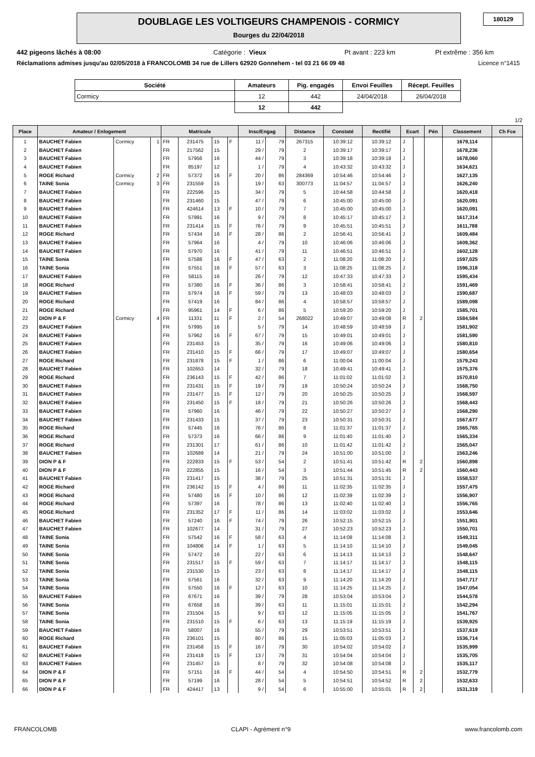DOUBLAGE LES VOLTIGEURS CHAMPENOIS - CORMICY
Bourges du 22/04/2018
180129
442 pigeons lâchés à 08:00 Catégorie : Vieux Pt avant : 223 km Pt extrême : 356 km
Réclamations admises jusqu'au 02/05/2018 à FRANCOLOMB 34 rue de Lillers 62920 Gonnehem - tel 03 21 66 09 48 Licence n°1415
| Société | Amateurs | Pig. engagés | Envoi Feuilles | Récept. Feuilles |
| --- | --- | --- | --- | --- |
| Cormicy | 12 | 442 | 24/04/2018 | 26/04/2018 |
| | 12 | 442 | | |
1/2
| Place | Amateur / Enlogement | | | Matricule | | | | Insc/Engag | | Distance | Constaté | Rectifié | Ecart | | Pén | Classement | Ch Fce |
| --- | --- | --- | --- | --- | --- | --- | --- | --- | --- | --- | --- | --- | --- | --- | --- | --- | --- |
| 1 | BAUCHET Fabien | Cormicy | 1 | FR | 231475 | 15 | F | 11 / | 79 | 267315 | 10:39:12 | 10:39:12 | J | | | 1679,114 | |
| 2 | BAUCHET Fabien | | | FR | 217562 | 15 | | 29 / | 79 | 2 | 10:39:17 | 10:39:17 | J | | | 1678,236 | |
| 3 | BAUCHET Fabien | | | FR | 57956 | 16 | | 44 / | 79 | 3 | 10:39:18 | 10:39:18 | J | | | 1678,060 | |
| 4 | BAUCHET Fabien | | | FR | 85197 | 12 | | 1 / | 79 | 4 | 10:43:32 | 10:43:32 | J | | | 1634,621 | |
| 5 | ROGE Richard | Cormicy | 2 | FR | 57372 | 16 | F | 20 / | 86 | 284369 | 10:54:46 | 10:54:46 | J | | | 1627,135 | |
| 6 | TAINE Sonia | Cormicy | 3 | FR | 231559 | 15 | | 19 / | 63 | 300773 | 11:04:57 | 11:04:57 | J | | | 1626,240 | |
| 7 | BAUCHET Fabien | | | FR | 222596 | 15 | | 34 / | 79 | 5 | 10:44:58 | 10:44:58 | J | | | 1620,418 | |
| 8 | BAUCHET Fabien | | | FR | 231460 | 15 | | 47 / | 79 | 6 | 10:45:00 | 10:45:00 | J | | | 1620,091 | |
| 9 | BAUCHET Fabien | | | FR | 424614 | 13 | F | 10 / | 79 | 7 | 10:45:00 | 10:45:00 | J | | | 1620,091 | |
| 10 | BAUCHET Fabien | | | FR | 57991 | 16 | | 9 / | 79 | 8 | 10:45:17 | 10:45:17 | J | | | 1617,314 | |
| 11 | BAUCHET Fabien | | | FR | 231414 | 15 | F | 76 / | 79 | 9 | 10:45:51 | 10:45:51 | J | | | 1611,788 | |
| 12 | ROGE Richard | | | FR | 57434 | 16 | F | 28 / | 86 | 2 | 10:56:41 | 10:56:41 | J | | | 1609,484 | |
| 13 | BAUCHET Fabien | | | FR | 57964 | 16 | | 4 / | 79 | 10 | 10:46:06 | 10:46:06 | J | | | 1609,362 | |
| 14 | BAUCHET Fabien | | | FR | 57970 | 16 | | 41 / | 79 | 11 | 10:46:51 | 10:46:51 | J | | | 1602,128 | |
| 15 | TAINE Sonia | | | FR | 57588 | 16 | F | 47 / | 63 | 2 | 11:08:20 | 11:08:20 | J | | | 1597,025 | |
| 16 | TAINE Sonia | | | FR | 57551 | 16 | F | 57 / | 63 | 3 | 11:08:25 | 11:08:25 | J | | | 1596,318 | |
| 17 | BAUCHET Fabien | | | FR | 58115 | 16 | | 26 / | 79 | 12 | 10:47:33 | 10:47:33 | J | | | 1595,434 | |
| 18 | ROGE Richard | | | FR | 57380 | 16 | F | 36 / | 86 | 3 | 10:58:41 | 10:58:41 | J | | | 1591,469 | |
| 19 | BAUCHET Fabien | | | FR | 57974 | 16 | F | 59 / | 79 | 13 | 10:48:03 | 10:48:03 | J | | | 1590,687 | |
| 20 | ROGE Richard | | | FR | 57419 | 16 | | 84 / | 86 | 4 | 10:58:57 | 10:58:57 | J | | | 1589,098 | |
| 21 | ROGE Richard | | | FR | 95961 | 14 | F | 6 / | 86 | 5 | 10:59:20 | 10:59:20 | J | | | 1585,701 | |
| 22 | DION P & F | Cormicy | 4 | FR | 11331 | 11 | F | 2 / | 54 | 268022 | 10:49:07 | 10:49:08 | R | 2 | | 1584,584 | |
| 23 | BAUCHET Fabien | | | FR | 57995 | 16 | | 5 / | 79 | 14 | 10:48:59 | 10:48:59 | J | | | 1581,902 | |
| 24 | BAUCHET Fabien | | | FR | 57962 | 16 | F | 67 / | 79 | 15 | 10:49:01 | 10:49:01 | J | | | 1581,590 | |
| 25 | BAUCHET Fabien | | | FR | 231453 | 15 | | 35 / | 79 | 16 | 10:49:06 | 10:49:06 | J | | | 1580,810 | |
| 26 | BAUCHET Fabien | | | FR | 231410 | 15 | F | 66 / | 79 | 17 | 10:49:07 | 10:49:07 | J | | | 1580,654 | |
| 27 | ROGE Richard | | | FR | 231878 | 15 | F | 1 / | 86 | 6 | 11:00:04 | 11:00:04 | J | | | 1579,243 | |
| 28 | BAUCHET Fabien | | | FR | 102653 | 14 | | 32 / | 79 | 18 | 10:49:41 | 10:49:41 | J | | | 1575,376 | |
| 29 | ROGE Richard | | | FR | 236143 | 15 | F | 42 / | 86 | 7 | 11:01:02 | 11:01:02 | J | | | 1570,810 | |
| 30 | BAUCHET Fabien | | | FR | 231431 | 15 | F | 19 / | 79 | 19 | 10:50:24 | 10:50:24 | J | | | 1568,750 | |
| 31 | BAUCHET Fabien | | | FR | 231477 | 15 | F | 12 / | 79 | 20 | 10:50:25 | 10:50:25 | J | | | 1568,597 | |
| 32 | BAUCHET Fabien | | | FR | 231450 | 15 | F | 18 / | 79 | 21 | 10:50:26 | 10:50:26 | J | | | 1568,443 | |
| 33 | BAUCHET Fabien | | | FR | 57960 | 16 | | 46 / | 79 | 22 | 10:50:27 | 10:50:27 | J | | | 1568,290 | |
| 34 | BAUCHET Fabien | | | FR | 231433 | 15 | | 37 / | 79 | 23 | 10:50:31 | 10:50:31 | J | | | 1567,677 | |
| 35 | ROGE Richard | | | FR | 57445 | 16 | | 76 / | 86 | 8 | 11:01:37 | 11:01:37 | J | | | 1565,765 | |
| 36 | ROGE Richard | | | FR | 57373 | 16 | | 66 / | 86 | 9 | 11:01:40 | 11:01:40 | J | | | 1565,334 | |
| 37 | ROGE Richard | | | FR | 231301 | 17 | | 61 / | 86 | 10 | 11:01:42 | 11:01:42 | J | | | 1565,047 | |
| 38 | BAUCHET Fabien | | | FR | 102689 | 14 | | 21 / | 79 | 24 | 10:51:00 | 10:51:00 | J | | | 1563,246 | |
| 39 | DION P & F | | | FR | 222833 | 15 | F | 53 / | 54 | 2 | 10:51:41 | 10:51:42 | R | 2 | | 1560,898 | |
| 40 | DION P & F | | | FR | 222855 | 15 | | 16 / | 54 | 3 | 10:51:44 | 10:51:45 | R | 2 | | 1560,443 | |
| 41 | BAUCHET Fabien | | | FR | 231417 | 15 | | 38 / | 79 | 25 | 10:51:31 | 10:51:31 | J | | | 1558,537 | |
| 42 | ROGE Richard | | | FR | 236142 | 15 | F | 4 / | 86 | 11 | 11:02:35 | 11:02:35 | J | | | 1557,475 | |
| 43 | ROGE Richard | | | FR | 57480 | 16 | F | 10 / | 86 | 12 | 11:02:39 | 11:02:39 | J | | | 1556,907 | |
| 44 | ROGE Richard | | | FR | 57397 | 16 | | 78 / | 86 | 13 | 11:02:40 | 11:02:40 | J | | | 1556,765 | |
| 45 | ROGE Richard | | | FR | 231352 | 17 | F | 11 / | 86 | 14 | 11:03:02 | 11:03:02 | J | | | 1553,646 | |
| 46 | BAUCHET Fabien | | | FR | 57240 | 16 | F | 74 / | 79 | 26 | 10:52:15 | 10:52:15 | J | | | 1551,901 | |
| 47 | BAUCHET Fabien | | | FR | 102677 | 14 | | 31 / | 79 | 27 | 10:52:23 | 10:52:23 | J | | | 1550,701 | |
| 48 | TAINE Sonia | | | FR | 57542 | 16 | F | 58 / | 63 | 4 | 11:14:08 | 11:14:08 | J | | | 1549,311 | |
| 49 | TAINE Sonia | | | FR | 104806 | 14 | F | 1 / | 63 | 5 | 11:14:10 | 11:14:10 | J | | | 1549,045 | |
| 50 | TAINE Sonia | | | FR | 57472 | 16 | | 22 / | 63 | 6 | 11:14:13 | 11:14:13 | J | | | 1548,647 | |
| 51 | TAINE Sonia | | | FR | 231517 | 15 | F | 59 / | 63 | 7 | 11:14:17 | 11:14:17 | J | | | 1548,115 | |
| 52 | TAINE Sonia | | | FR | 231530 | 15 | | 23 / | 63 | 8 | 11:14:17 | 11:14:17 | J | | | 1548,115 | |
| 53 | TAINE Sonia | | | FR | 57561 | 16 | | 32 / | 63 | 9 | 11:14:20 | 11:14:20 | J | | | 1547,717 | |
| 54 | TAINE Sonia | | | FR | 57550 | 16 | F | 12 / | 63 | 10 | 11:14:25 | 11:14:25 | J | | | 1547,054 | |
| 55 | BAUCHET Fabien | | | FR | 67671 | 16 | | 39 / | 79 | 28 | 10:53:04 | 10:53:04 | J | | | 1544,578 | |
| 56 | TAINE Sonia | | | FR | 67658 | 16 | | 39 / | 63 | 11 | 11:15:01 | 11:15:01 | J | | | 1542,294 | |
| 57 | TAINE Sonia | | | FR | 231504 | 15 | | 9 / | 63 | 12 | 11:15:05 | 11:15:05 | J | | | 1541,767 | |
| 58 | TAINE Sonia | | | FR | 231510 | 15 | F | 6 / | 63 | 13 | 11:15:19 | 11:15:19 | J | | | 1539,925 | |
| 59 | BAUCHET Fabien | | | FR | 58007 | 16 | | 55 / | 79 | 29 | 10:53:51 | 10:53:51 | J | | | 1537,619 | |
| 60 | ROGE Richard | | | FR | 236101 | 15 | | 80 / | 86 | 15 | 11:05:03 | 11:05:03 | J | | | 1536,714 | |
| 61 | BAUCHET Fabien | | | FR | 231458 | 15 | F | 16 / | 79 | 30 | 10:54:02 | 10:54:02 | J | | | 1535,999 | |
| 62 | BAUCHET Fabien | | | FR | 231418 | 15 | F | 13 / | 79 | 31 | 10:54:04 | 10:54:04 | J | | | 1535,705 | |
| 63 | BAUCHET Fabien | | | FR | 231457 | 15 | | 8 / | 79 | 32 | 10:54:08 | 10:54:08 | J | | | 1535,117 | |
| 64 | DION P & F | | | FR | 57151 | 16 | F | 44 / | 54 | 4 | 10:54:50 | 10:54:51 | R | 2 | | 1532,779 | |
| 65 | DION P & F | | | FR | 57199 | 16 | | 28 / | 54 | 5 | 10:54:51 | 10:54:52 | R | 2 | | 1532,633 | |
| 66 | DION P & F | | | FR | 424417 | 13 | | 9 / | 54 | 6 | 10:55:00 | 10:55:01 | R | 2 | | 1531,319 | |
FRANCOLOMB CLAPI - Agrément n°9 www.francolomb.com